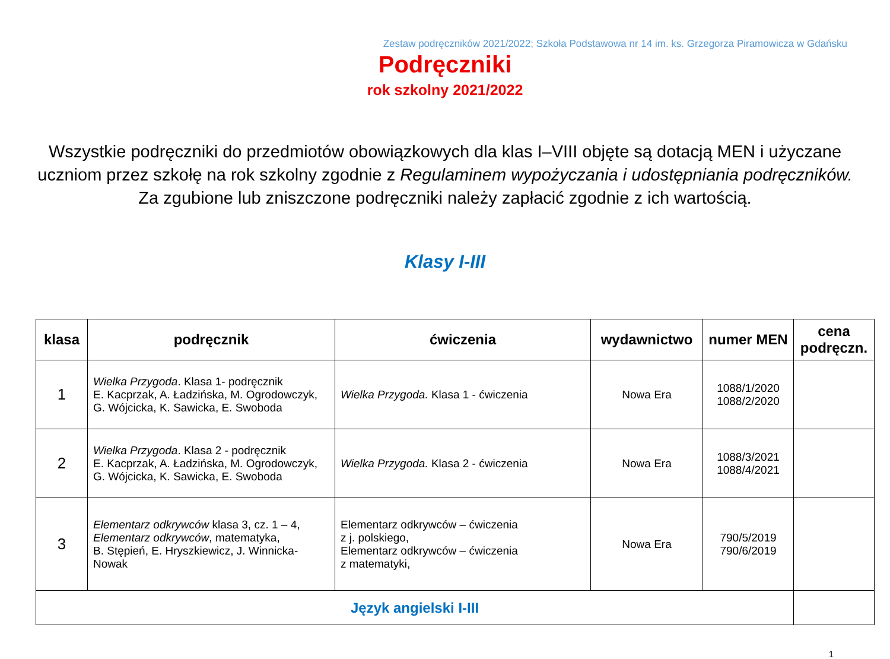Zestaw podręczników 2021/2022; Szkoła Podstawowa nr 14 im. ks. Grzegorza Piramowicza w Gdańsku
Podręczniki
rok szkolny 2021/2022
Wszystkie podręczniki do przedmiotów obowiązkowych dla klas I–VIII objęte są dotacją MEN i użyczane uczniom przez szkołę na rok szkolny zgodnie z Regulaminem wypożyczania i udostępniania podręczników. Za zgubione lub zniszczone podręczniki należy zapłacić zgodnie z ich wartością.
Klasy I-III
| klasa | podręcznik | ćwiczenia | wydawnictwo | numer MEN | cena podręczn. |
| --- | --- | --- | --- | --- | --- |
| 1 | Wielka Przygoda . Klasa 1- podręcznik E. Kacprzak, A. Ładzińska, M. Ogrodowczyk, G. Wójcicka, K. Sawicka, E. Swoboda | Wielka Przygoda. Klasa 1 - ćwiczenia | Nowa Era | 1088/1/2020 1088/2/2020 | |
| 2 | Wielka Przygoda . Klasa 2 - podręcznik E. Kacprzak, A. Ładzińska, M. Ogrodowczyk, G. Wójcicka, K. Sawicka, E. Swoboda | Wielka Przygoda. Klasa 2 - ćwiczenia | Nowa Era | 1088/3/2021 1088/4/2021 | |
| 3 | Elementarz odkrywców klasa 3, cz. 1 – 4, Elementarz odkrywców , matematyka, B. Stępień, E. Hryszkiewicz, J. Winnicka-Nowak | Elementarz odkrywców – ćwiczenia z j. polskiego, Elementarz odkrywców – ćwiczenia z matematyki, | Nowa Era | 790/5/2019 790/6/2019 | |
| Język angielski I-III | | | | | |
1